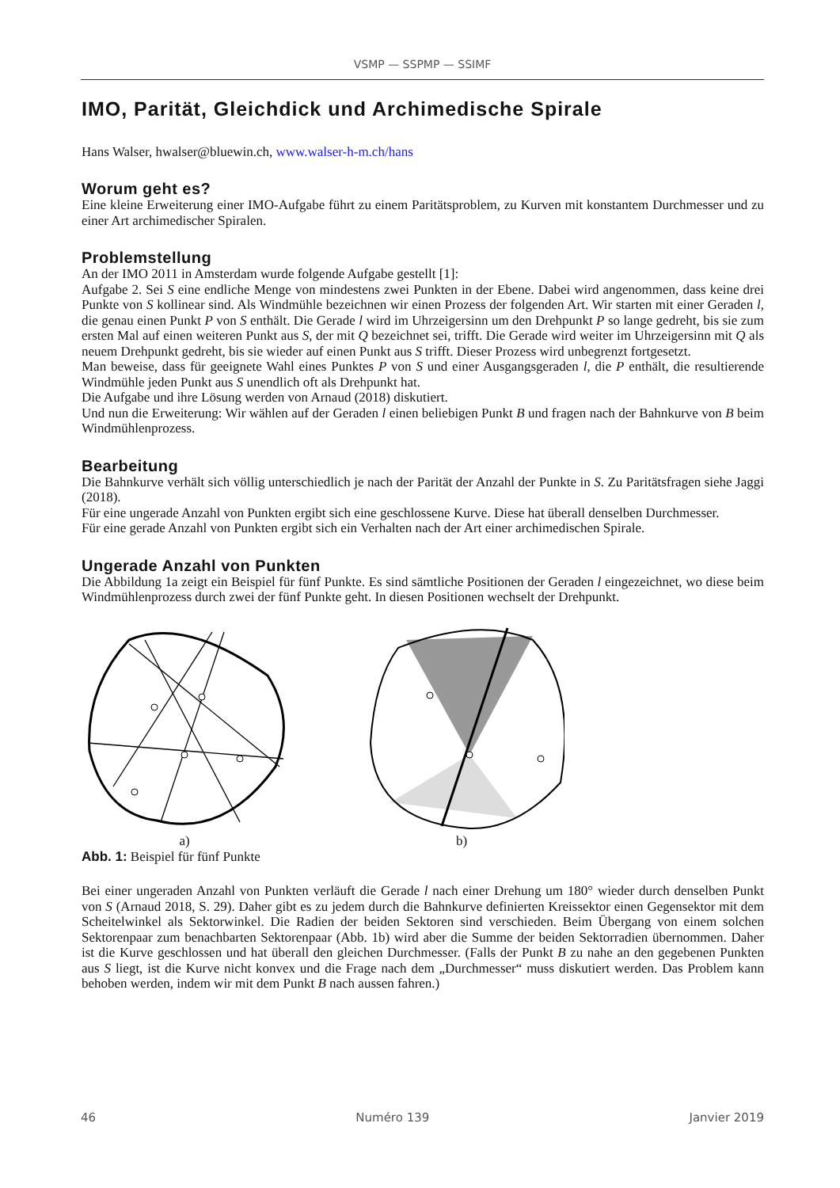VSMP — SSPMP — SSIMF
IMO, Parität, Gleichdick und Archimedische Spirale
Hans Walser, hwalser@bluewin.ch, www.walser-h-m.ch/hans
Worum geht es?
Eine kleine Erweiterung einer IMO-Aufgabe führt zu einem Paritätsproblem, zu Kurven mit konstantem Durchmesser und zu einer Art archimedischer Spiralen.
Problemstellung
An der IMO 2011 in Amsterdam wurde folgende Aufgabe gestellt [1]:
Aufgabe 2. Sei S eine endliche Menge von mindestens zwei Punkten in der Ebene. Dabei wird angenommen, dass keine drei Punkte von S kollinear sind. Als Windmühle bezeichnen wir einen Prozess der folgenden Art. Wir starten mit einer Geraden l, die genau einen Punkt P von S enthält. Die Gerade l wird im Uhrzeigersinn um den Drehpunkt P so lange gedreht, bis sie zum ersten Mal auf einen weiteren Punkt aus S, der mit Q bezeichnet sei, trifft. Die Gerade wird weiter im Uhrzeigersinn mit Q als neuem Drehpunkt gedreht, bis sie wieder auf einen Punkt aus S trifft. Dieser Prozess wird unbegrenzt fortgesetzt.
Man beweise, dass für geeignete Wahl eines Punktes P von S und einer Ausgangsgeraden l, die P enthält, die resultierende Windmühle jeden Punkt aus S unendlich oft als Drehpunkt hat.
Die Aufgabe und ihre Lösung werden von Arnaud (2018) diskutiert.
Und nun die Erweiterung: Wir wählen auf der Geraden l einen beliebigen Punkt B und fragen nach der Bahnkurve von B beim Windmühlenprozess.
Bearbeitung
Die Bahnkurve verhält sich völlig unterschiedlich je nach der Parität der Anzahl der Punkte in S. Zu Paritätsfragen siehe Jaggi (2018).
Für eine ungerade Anzahl von Punkten ergibt sich eine geschlossene Kurve. Diese hat überall denselben Durchmesser.
Für eine gerade Anzahl von Punkten ergibt sich ein Verhalten nach der Art einer archimedischen Spirale.
Ungerade Anzahl von Punkten
Die Abbildung 1a zeigt ein Beispiel für fünf Punkte. Es sind sämtliche Positionen der Geraden l eingezeichnet, wo diese beim Windmühlenprozess durch zwei der fünf Punkte geht. In diesen Positionen wechselt der Drehpunkt.
a)
b)
Abb. 1: Beispiel für fünf Punkte
Bei einer ungeraden Anzahl von Punkten verläuft die Gerade l nach einer Drehung um 180° wieder durch denselben Punkt von S (Arnaud 2018, S. 29). Daher gibt es zu jedem durch die Bahnkurve definierten Kreissektor einen Gegensektor mit dem Scheitelwinkel als Sektorwinkel. Die Radien der beiden Sektoren sind verschieden. Beim Übergang von einem solchen Sektorenpaar zum benachbarten Sektorenpaar (Abb. 1b) wird aber die Summe der beiden Sektorradien übernommen. Daher ist die Kurve geschlossen und hat überall den gleichen Durchmesser. (Falls der Punkt B zu nahe an den gegebenen Punkten aus S liegt, ist die Kurve nicht konvex und die Frage nach dem „Durchmesser“ muss diskutiert werden. Das Problem kann behoben werden, indem wir mit dem Punkt B nach aussen fahren.)
46 Numéro 139 Janvier 2019